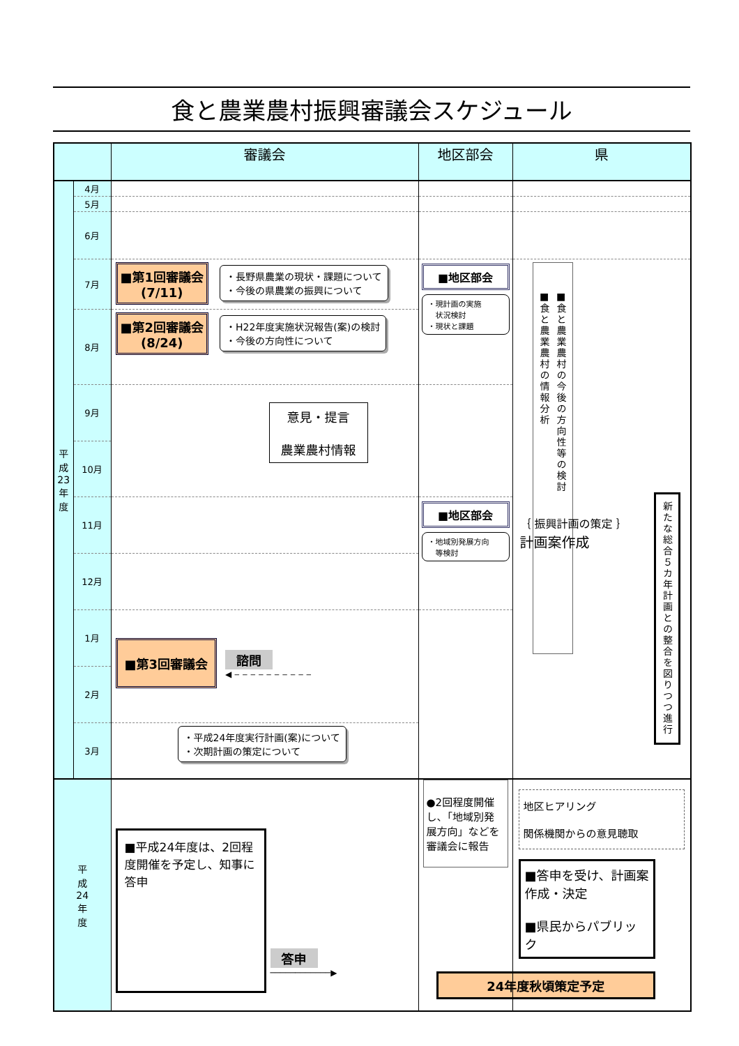食と農業農村振興審議会スケジュール
| | | 審議会 | 地区部会 | 県 |
| --- | --- | --- | --- | --- |
| 平 成 23 年 度 | 4月 | | | |
| | 5月 | | | |
| | 6月 | | | |
| | 7月 | ■第1回審議会 (7/11) ・長野県農業の現状・課題について ・今後の県農業の振興について | ■地区部会 ・現計画の実施 状況検討 ・現状と課題 | ■ 食と農業農村の情報分析 ■ 食と農業農村の今後の方向性等の検討 新たな総合５カ年計画との整合を図りつつ進行 ｛ 振興計画の策定 ｝ 計画案作成 |
| | 8月 | ■第2回審議会 (8/24) ・H22年度実施状況報告(案)の検討 ・今後の方向性について | | |
| | 9月 | 意見・提言 農業農村情報 | | |
| | 10月 | | | |
| | 11月 | | ■地区部会 ・地域別発展方向 等検討 | |
| | 12月 | | | |
| | 1月 | ■第3回審議会 諮問 ◀ ‒ ‒ ‒ ‒ ‒ ‒ ‒ ‒ ‒ ‒ | | |
| | 2月 | | | |
| | 3月 | ・平成24年度実行計画(案)について ・次期計画の策定について | | |
| 平 成 24 年 度 | | ■平成24年度は、2回程度開催を予定し、知事に答申 答申 ────────────▶ | ●2回程度開催し、「地域別発展方向」などを審議会に報告 | 地区ヒアリング 関係機関からの意見聴取 ■答申を受け、計画案作成・決定 ■県民からパブリック 24年度秋頃策定予定 |